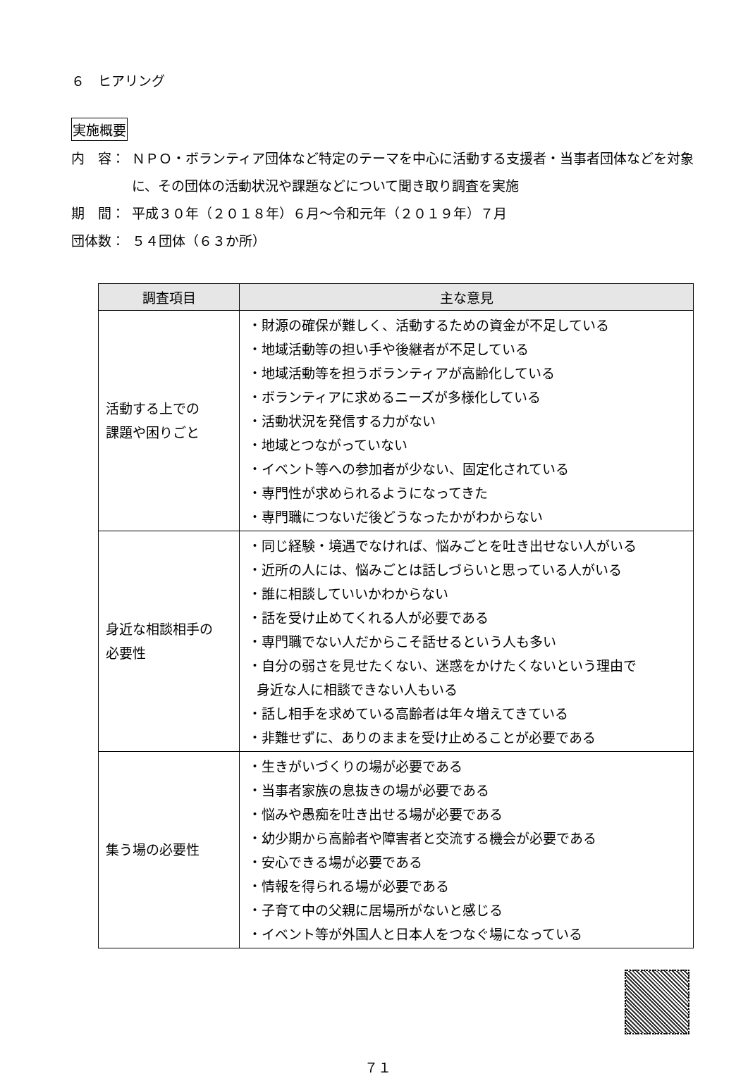６　ヒアリング
実施概要
内　容： ＮＰＯ・ボランティア団体など特定のテーマを中心に活動する支援者・当事者団体などを対象に、その団体の活動状況や課題などについて聞き取り調査を実施
期　間： 平成３０年（２０１８年）６月～令和元年（２０１９年）７月
団体数： ５４団体（６３か所）
| 調査項目 | 主な意見 |
| --- | --- |
| 活動する上での 課題や困りごと | ・財源の確保が難しく、活動するための資金が不足している ・地域活動等の担い手や後継者が不足している ・地域活動等を担うボランティアが高齢化している ・ボランティアに求めるニーズが多様化している ・活動状況を発信する力がない ・地域とつながっていない ・イベント等への参加者が少ない、固定化されている ・専門性が求められるようになってきた ・専門職につないだ後どうなったかがわからない |
| 身近な相談相手の 必要性 | ・同じ経験・境遇でなければ、悩みごとを吐き出せない人がいる ・近所の人には、悩みごとは話しづらいと思っている人がいる ・誰に相談していいかわからない ・話を受け止めてくれる人が必要である ・専門職でない人だからこそ話せるという人も多い ・自分の弱さを見せたくない、迷惑をかけたくないという理由で 身近な人に相談できない人もいる ・話し相手を求めている高齢者は年々増えてきている ・非難せずに、ありのままを受け止めることが必要である |
| 集う場の必要性 | ・生きがいづくりの場が必要である ・当事者家族の息抜きの場が必要である ・悩みや愚痴を吐き出せる場が必要である ・幼少期から高齢者や障害者と交流する機会が必要である ・安心できる場が必要である ・情報を得られる場が必要である ・子育て中の父親に居場所がないと感じる ・イベント等が外国人と日本人をつなぐ場になっている |
７１